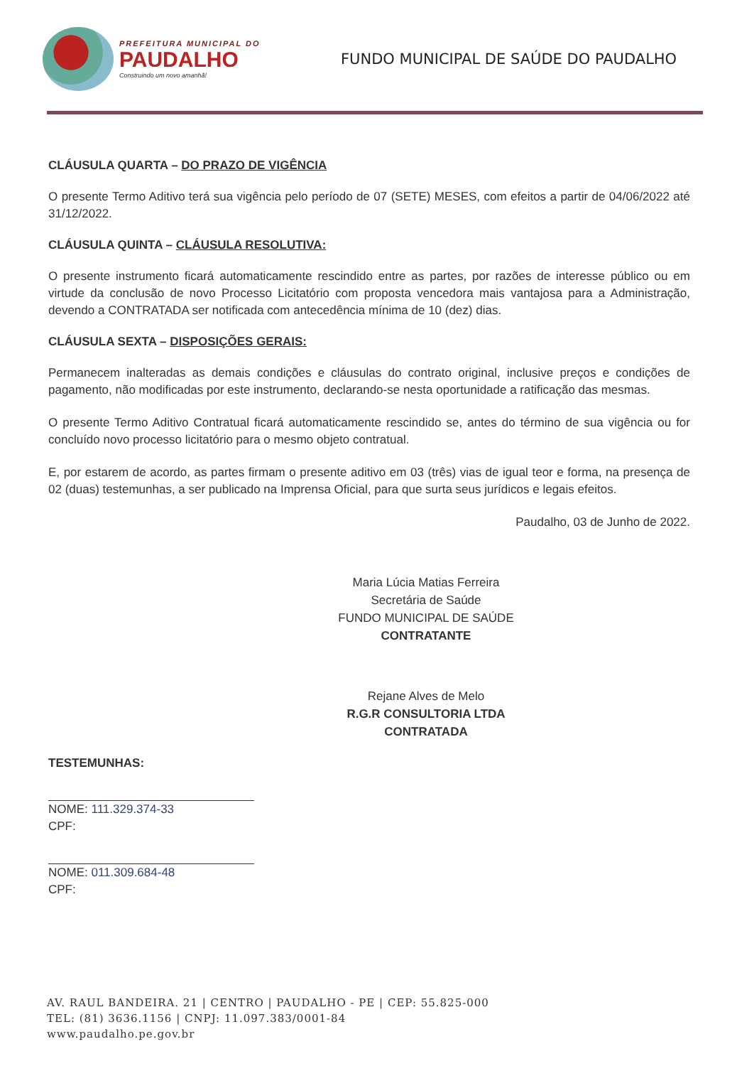PREFEITURA MUNICIPAL DO
PAUDALHO
Construindo um novo amanhã!
FUNDO MUNICIPAL DE SAÚDE DO PAUDALHO
CLÁUSULA QUARTA – DO PRAZO DE VIGÊNCIA
O presente Termo Aditivo terá sua vigência pelo período de 07 (SETE) MESES, com efeitos a partir de 04/06/2022 até 31/12/2022.
CLÁUSULA QUINTA – CLÁUSULA RESOLUTIVA:
O presente instrumento ficará automaticamente rescindido entre as partes, por razões de interesse público ou em virtude da conclusão de novo Processo Licitatório com proposta vencedora mais vantajosa para a Administração, devendo a CONTRATADA ser notificada com antecedência mínima de 10 (dez) dias.
CLÁUSULA SEXTA – DISPOSIÇÕES GERAIS:
Permanecem inalteradas as demais condições e cláusulas do contrato original, inclusive preços e condições de pagamento, não modificadas por este instrumento, declarando-se nesta oportunidade a ratificação das mesmas.
O presente Termo Aditivo Contratual ficará automaticamente rescindido se, antes do término de sua vigência ou for concluído novo processo licitatório para o mesmo objeto contratual.
E, por estarem de acordo, as partes firmam o presente aditivo em 03 (três) vias de igual teor e forma, na presença de 02 (duas) testemunhas, a ser publicado na Imprensa Oficial, para que surta seus jurídicos e legais efeitos.
Paudalho, 03 de Junho de 2022.
Maria Lúcia Matias Ferreira
Secretária de Saúde
FUNDO MUNICIPAL DE SAÚDE
CONTRATANTE
Rejane Alves de Melo
R.G.R CONSULTORIA LTDA
CONTRATADA
TESTEMUNHAS:
NOME: 111.329.374-33
CPF:
NOME: 011.309.684-48
CPF:
AV. RAUL BANDEIRA. 21 | CENTRO | PAUDALHO - PE | CEP: 55.825-000
TEL: (81) 3636.1156 | CNPJ: 11.097.383/0001-84
www.paudalho.pe.gov.br